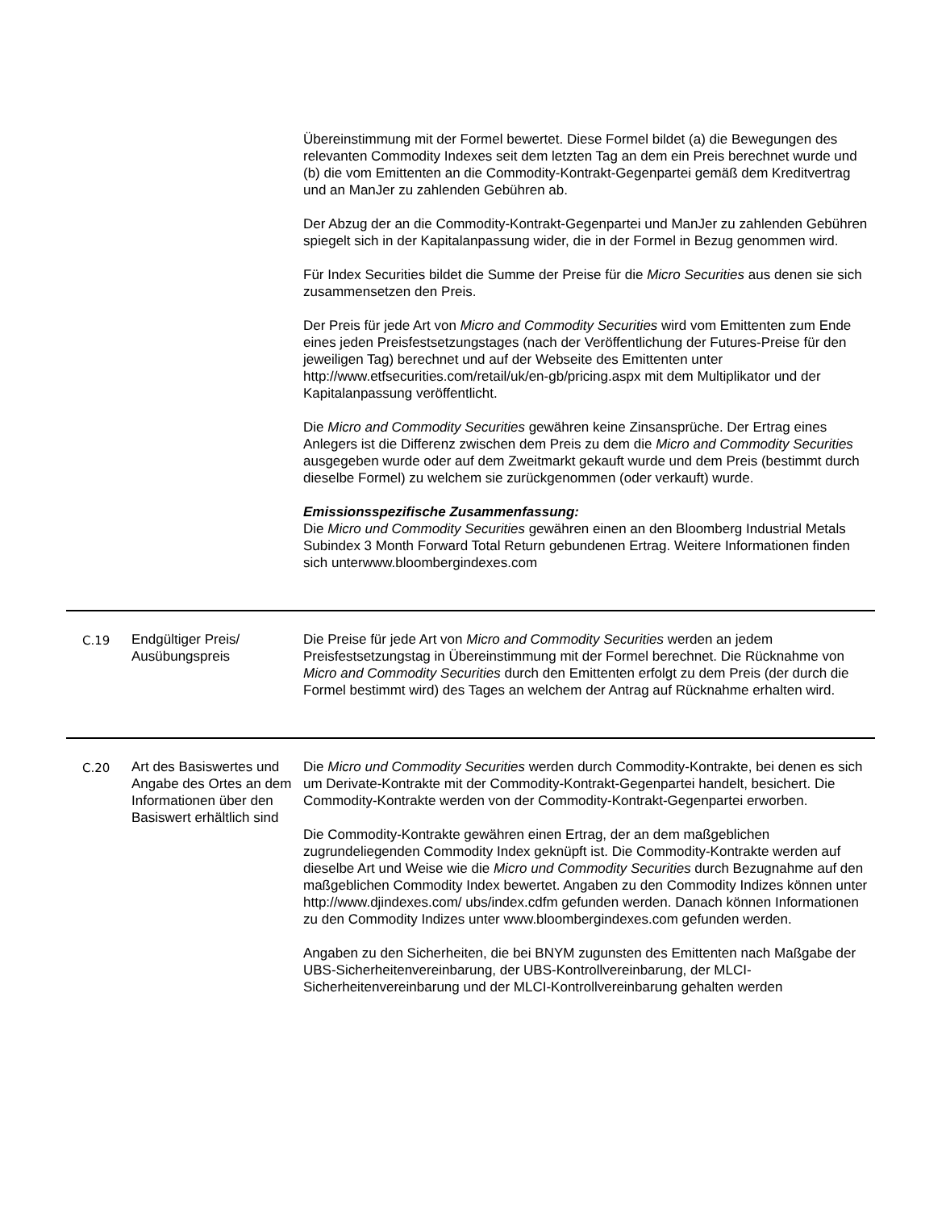| | | Übereinstimmung mit der Formel bewertet. Diese Formel bildet (a) die Bewegungen des relevanten Commodity Indexes seit dem letzten Tag an dem ein Preis berechnet wurde und (b) die vom Emittenten an die Commodity-Kontrakt-Gegenpartei gemäß dem Kreditvertrag und an ManJer zu zahlenden Gebühren ab. Der Abzug der an die Commodity-Kontrakt-Gegenpartei und ManJer zu zahlenden Gebühren spiegelt sich in der Kapitalanpassung wider, die in der Formel in Bezug genommen wird. Für Index Securities bildet die Summe der Preise für die Micro Securities aus denen sie sich zusammensetzen den Preis. Der Preis für jede Art von Micro and Commodity Securities wird vom Emittenten zum Ende eines jeden Preisfestsetzungstages (nach der Veröffentlichung der Futures-Preise für den jeweiligen Tag) berechnet und auf der Webseite des Emittenten unter http://www.etfsecurities.com/retail/uk/en-gb/pricing.aspx mit dem Multiplikator und der Kapitalanpassung veröffentlicht. Die Micro and Commodity Securities gewähren keine Zinsansprüche. Der Ertrag eines Anlegers ist die Differenz zwischen dem Preis zu dem die Micro and Commodity Securities ausgegeben wurde oder auf dem Zweitmarkt gekauft wurde und dem Preis (bestimmt durch dieselbe Formel) zu welchem sie zurückgenommen (oder verkauft) wurde. Emissionsspezifische Zusammenfassung: Die Micro und Commodity Securities gewähren einen an den Bloomberg Industrial Metals Subindex 3 Month Forward Total Return gebundenen Ertrag. Weitere Informationen finden sich unterwww.bloombergindexes.com |
| C.19 | Endgültiger Preis/ Ausübungspreis | Die Preise für jede Art von Micro and Commodity Securities werden an jedem Preisfestsetzungstag in Übereinstimmung mit der Formel berechnet. Die Rücknahme von Micro and Commodity Securities durch den Emittenten erfolgt zu dem Preis (der durch die Formel bestimmt wird) des Tages an welchem der Antrag auf Rücknahme erhalten wird. |
| C.20 | Art des Basiswertes und Angabe des Ortes an dem Informationen über den Basiswert erhältlich sind | Die Micro und Commodity Securities werden durch Commodity-Kontrakte, bei denen es sich um Derivate-Kontrakte mit der Commodity-Kontrakt-Gegenpartei handelt, besichert. Die Commodity-Kontrakte werden von der Commodity-Kontrakt-Gegenpartei erworben. Die Commodity-Kontrakte gewähren einen Ertrag, der an dem maßgeblichen zugrundeliegenden Commodity Index geknüpft ist. Die Commodity-Kontrakte werden auf dieselbe Art und Weise wie die Micro und Commodity Securities durch Bezugnahme auf den maßgeblichen Commodity Index bewertet. Angaben zu den Commodity Indizes können unter http://www.djindexes.com/ ubs/index.cdfm gefunden werden. Danach können Informationen zu den Commodity Indizes unter www.bloombergindexes.com gefunden werden. Angaben zu den Sicherheiten, die bei BNYM zugunsten des Emittenten nach Maßgabe der UBS-Sicherheitenvereinbarung, der UBS-Kontrollvereinbarung, der MLCI-Sicherheitenvereinbarung und der MLCI-Kontrollvereinbarung gehalten werden |